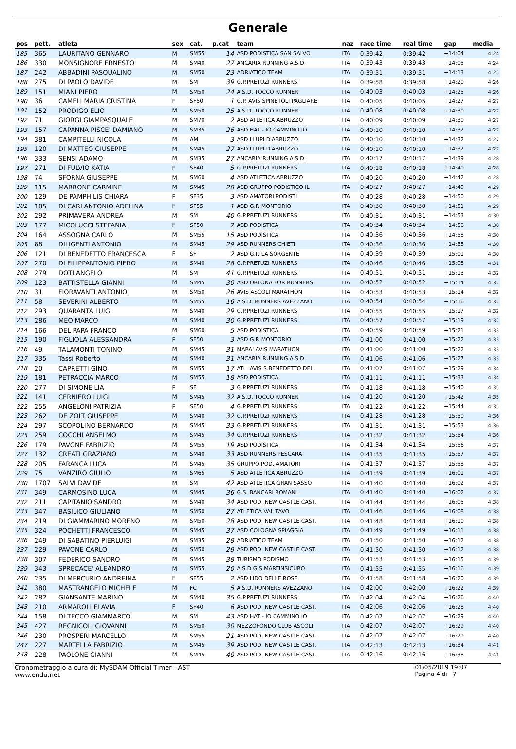Generale
| pos | pett. | atleta | sex | cat. | p.cat | team | naz | race time | real time | gap | media |
| --- | --- | --- | --- | --- | --- | --- | --- | --- | --- | --- | --- |
| 185 | 365 | LAURITANO GENNARO | M | SM55 | 14 | ASD PODISTICA SAN SALVO | ITA | 0:39:42 | 0:39:42 | +14:04 | 4:24 |
| 186 | 330 | MONSIGNORE ERNESTO | M | SM40 | 27 | ANCARIA RUNNING A.S.D. | ITA | 0:39:43 | 0:39:43 | +14:05 | 4:24 |
| 187 | 242 | ABBADINI PASQUALINO | M | SM50 | 23 | ADRIATICO TEAM | ITA | 0:39:51 | 0:39:51 | +14:13 | 4:25 |
| 188 | 275 | DI PAOLO DAVIDE | M | SM | 39 | G.P.PRETUZI RUNNERS | ITA | 0:39:58 | 0:39:58 | +14:20 | 4:26 |
| 189 | 151 | MIANI PIERO | M | SM50 | 24 | A.S.D. TOCCO RUNNER | ITA | 0:40:03 | 0:40:03 | +14:25 | 4:26 |
| 190 | 36 | CAMELI MARIA CRISTINA | F | SF50 | 1 | G.P. AVIS SPINETOLI PAGLIARE | ITA | 0:40:05 | 0:40:05 | +14:27 | 4:27 |
| 191 | 152 | PRODIGO ELIO | M | SM50 | 25 | A.S.D. TOCCO RUNNER | ITA | 0:40:08 | 0:40:08 | +14:30 | 4:27 |
| 192 | 71 | GIORGI GIAMPASQUALE | M | SM70 | 2 | ASD ATLETICA ABRUZZO | ITA | 0:40:09 | 0:40:09 | +14:30 | 4:27 |
| 193 | 157 | CAPANNA PISCE' DAMIANO | M | SM35 | 26 | ASD HAT - IO CAMMINO IO | ITA | 0:40:10 | 0:40:10 | +14:32 | 4:27 |
| 194 | 381 | CAMPITELLI NICOLA | M | AM | 3 | ASD I LUPI D'ABRUZZO | ITA | 0:40:10 | 0:40:10 | +14:32 | 4:27 |
| 195 | 120 | DI MATTEO GIUSEPPE | M | SM45 | 27 | ASD I LUPI D'ABRUZZO | ITA | 0:40:10 | 0:40:10 | +14:32 | 4:27 |
| 196 | 333 | SENSI ADAMO | M | SM35 | 27 | ANCARIA RUNNING A.S.D. | ITA | 0:40:17 | 0:40:17 | +14:39 | 4:28 |
| 197 | 271 | DI FULVIO KATIA | F | SF40 | 5 | G.P.PRETUZI RUNNERS | ITA | 0:40:18 | 0:40:18 | +14:40 | 4:28 |
| 198 | 74 | SFORNA GIUSEPPE | M | SM60 | 4 | ASD ATLETICA ABRUZZO | ITA | 0:40:20 | 0:40:20 | +14:42 | 4:28 |
| 199 | 115 | MARRONE CARMINE | M | SM45 | 28 | ASD GRUPPO PODISTICO IL | ITA | 0:40:27 | 0:40:27 | +14:49 | 4:29 |
| 200 | 129 | DE PAMPHILIS CHIARA | F | SF35 | 3 | ASD AMATORI PODISTI | ITA | 0:40:28 | 0:40:28 | +14:50 | 4:29 |
| 201 | 185 | DI CARLANTONIO ADELINA | F | SF55 | 1 | ASD G.P. MONTORIO | ITA | 0:40:30 | 0:40:30 | +14:51 | 4:29 |
| 202 | 292 | PRIMAVERA ANDREA | M | SM | 40 | G.P.PRETUZI RUNNERS | ITA | 0:40:31 | 0:40:31 | +14:53 | 4:30 |
| 203 | 177 | MICOLUCCI STEFANIA | F | SF50 | 2 | ASD PODISTICA | ITA | 0:40:34 | 0:40:34 | +14:56 | 4:30 |
| 204 | 164 | ASSOGNA CARLO | M | SM55 | 15 | ASD PODISTICA | ITA | 0:40:36 | 0:40:36 | +14:58 | 4:30 |
| 205 | 88 | DILIGENTI ANTONIO | M | SM45 | 29 | ASD RUNNERS CHIETI | ITA | 0:40:36 | 0:40:36 | +14:58 | 4:30 |
| 206 | 121 | DI BENEDETTO FRANCESCA | F | SF | 2 | ASD G.P. LA SORGENTE | ITA | 0:40:39 | 0:40:39 | +15:01 | 4:30 |
| 207 | 270 | DI FILIPPANTONIO PIERO | M | SM40 | 28 | G.P.PRETUZI RUNNERS | ITA | 0:40:46 | 0:40:46 | +15:08 | 4:31 |
| 208 | 279 | DOTI ANGELO | M | SM | 41 | G.P.PRETUZI RUNNERS | ITA | 0:40:51 | 0:40:51 | +15:13 | 4:32 |
| 209 | 123 | BATTISTELLA GIANNI | M | SM45 | 30 | ASD ORTONA FOR RUNNERS | ITA | 0:40:52 | 0:40:52 | +15:14 | 4:32 |
| 210 | 31 | FIORAVANTI ANTONIO | M | SM50 | 26 | AVIS ASCOLI MARATHON | ITA | 0:40:53 | 0:40:53 | +15:14 | 4:32 |
| 211 | 58 | SEVERINI ALBERTO | M | SM55 | 16 | A.S.D. RUNNERS AVEZZANO | ITA | 0:40:54 | 0:40:54 | +15:16 | 4:32 |
| 212 | 293 | QUARANTA LUIGI | M | SM40 | 29 | G.P.PRETUZI RUNNERS | ITA | 0:40:55 | 0:40:55 | +15:17 | 4:32 |
| 213 | 286 | MEO MARCO | M | SM40 | 30 | G.P.PRETUZI RUNNERS | ITA | 0:40:57 | 0:40:57 | +15:19 | 4:32 |
| 214 | 166 | DEL PAPA FRANCO | M | SM60 | 5 | ASD PODISTICA | ITA | 0:40:59 | 0:40:59 | +15:21 | 4:33 |
| 215 | 190 | FIGLIOLA ALESSANDRA | F | SF50 | 3 | ASD G.P. MONTORIO | ITA | 0:41:00 | 0:41:00 | +15:22 | 4:33 |
| 216 | 49 | TALAMONTI TONINO | M | SM45 | 31 | MARA' AVIS MARATHON | ITA | 0:41:00 | 0:41:00 | +15:22 | 4:33 |
| 217 | 335 | Tassi Roberto | M | SM40 | 31 | ANCARIA RUNNING A.S.D. | ITA | 0:41:06 | 0:41:06 | +15:27 | 4:33 |
| 218 | 20 | CAPRETTI GINO | M | SM55 | 17 | ATL. AVIS S.BENEDETTO DEL | ITA | 0:41:07 | 0:41:07 | +15:29 | 4:34 |
| 219 | 181 | PETRACCIA MARCO | M | SM55 | 18 | ASD PODISTICA | ITA | 0:41:11 | 0:41:11 | +15:33 | 4:34 |
| 220 | 277 | DI SIMONE LIA | F | SF | 3 | G.P.PRETUZI RUNNERS | ITA | 0:41:18 | 0:41:18 | +15:40 | 4:35 |
| 221 | 141 | CERNIERO LUIGI | M | SM45 | 32 | A.S.D. TOCCO RUNNER | ITA | 0:41:20 | 0:41:20 | +15:42 | 4:35 |
| 222 | 255 | ANGELONI PATRIZIA | F | SF50 | 4 | G.P.PRETUZI RUNNERS | ITA | 0:41:22 | 0:41:22 | +15:44 | 4:35 |
| 223 | 262 | DE ZOLT GIUSEPPE | M | SM40 | 32 | G.P.PRETUZI RUNNERS | ITA | 0:41:28 | 0:41:28 | +15:50 | 4:36 |
| 224 | 297 | SCOPOLINO BERNARDO | M | SM45 | 33 | G.P.PRETUZI RUNNERS | ITA | 0:41:31 | 0:41:31 | +15:53 | 4:36 |
| 225 | 259 | COCCHI ANSELMO | M | SM45 | 34 | G.P.PRETUZI RUNNERS | ITA | 0:41:32 | 0:41:32 | +15:54 | 4:36 |
| 226 | 179 | PAVONE FABRIZIO | M | SM55 | 19 | ASD PODISTICA | ITA | 0:41:34 | 0:41:34 | +15:56 | 4:37 |
| 227 | 132 | CREATI GRAZIANO | M | SM40 | 33 | ASD RUNNERS PESCARA | ITA | 0:41:35 | 0:41:35 | +15:57 | 4:37 |
| 228 | 205 | FARANCA LUCA | M | SM45 | 35 | GRUPPO POD. AMATORI | ITA | 0:41:37 | 0:41:37 | +15:58 | 4:37 |
| 229 | 75 | VANZIRO GIULIO | M | SM65 | 5 | ASD ATLETICA ABRUZZO | ITA | 0:41:39 | 0:41:39 | +16:01 | 4:37 |
| 230 | 1707 | SALVI DAVIDE | M | SM | 42 | ASD ATLETICA GRAN SASSO | ITA | 0:41:40 | 0:41:40 | +16:02 | 4:37 |
| 231 | 349 | CARMOSINO LUCA | M | SM45 | 36 | G.S. BANCARI ROMANI | ITA | 0:41:40 | 0:41:40 | +16:02 | 4:37 |
| 232 | 211 | CAPITANIO SANDRO | M | SM40 | 34 | ASD POD. NEW CASTLE CAST. | ITA | 0:41:44 | 0:41:44 | +16:05 | 4:38 |
| 233 | 347 | BASILICO GIULIANO | M | SM50 | 27 | ATLETICA VAL TAVO | ITA | 0:41:46 | 0:41:46 | +16:08 | 4:38 |
| 234 | 219 | DI GIAMMARINO MORENO | M | SM50 | 28 | ASD POD. NEW CASTLE CAST. | ITA | 0:41:48 | 0:41:48 | +16:10 | 4:38 |
| 235 | 324 | POCHETTI FRANCESCO | M | SM45 | 37 | ASD COLOGNA SPIAGGIA | ITA | 0:41:49 | 0:41:49 | +16:11 | 4:38 |
| 236 | 249 | DI SABATINO PIERLUIGI | M | SM35 | 28 | ADRIATICO TEAM | ITA | 0:41:50 | 0:41:50 | +16:12 | 4:38 |
| 237 | 229 | PAVONE CARLO | M | SM50 | 29 | ASD POD. NEW CASTLE CAST. | ITA | 0:41:50 | 0:41:50 | +16:12 | 4:38 |
| 238 | 307 | FEDERICO SANDRO | M | SM45 | 38 | TURISMO PODISMO | ITA | 0:41:53 | 0:41:53 | +16:15 | 4:39 |
| 239 | 343 | SPRECACE' ALEANDRO | M | SM55 | 20 | A.S.D.G.S.MARTINSICURO | ITA | 0:41:55 | 0:41:55 | +16:16 | 4:39 |
| 240 | 235 | DI MERCURIO ANDREINA | F | SF55 | 2 | ASD LIDO DELLE ROSE | ITA | 0:41:58 | 0:41:58 | +16:20 | 4:39 |
| 241 | 380 | MASTRANGELO MICHELE | M | FC | 5 | A.S.D. RUNNERS AVEZZANO | ITA | 0:42:00 | 0:42:00 | +16:22 | 4:39 |
| 242 | 282 | GIANSANTE MARINO | M | SM40 | 35 | G.P.PRETUZI RUNNERS | ITA | 0:42:04 | 0:42:04 | +16:26 | 4:40 |
| 243 | 210 | ARMAROLI FLAVIA | F | SF40 | 6 | ASD POD. NEW CASTLE CAST. | ITA | 0:42:06 | 0:42:06 | +16:28 | 4:40 |
| 244 | 158 | DI TECCO GIAMMARCO | M | SM | 43 | ASD HAT - IO CAMMINO IO | ITA | 0:42:07 | 0:42:07 | +16:29 | 4:40 |
| 245 | 427 | REGNICOLI GIOVANNI | M | SM50 | 30 | MEZZOFONDO CLUB ASCOLI | ITA | 0:42:07 | 0:42:07 | +16:29 | 4:40 |
| 246 | 230 | PROSPERI MARCELLO | M | SM55 | 21 | ASD POD. NEW CASTLE CAST. | ITA | 0:42:07 | 0:42:07 | +16:29 | 4:40 |
| 247 | 227 | MARTELLA FABRIZIO | M | SM45 | 39 | ASD POD. NEW CASTLE CAST. | ITA | 0:42:13 | 0:42:13 | +16:34 | 4:41 |
| 248 | 228 | PAOLONE GIANNI | M | SM45 | 40 | ASD POD. NEW CASTLE CAST. | ITA | 0:42:16 | 0:42:16 | +16:38 | 4:41 |
Cronometraggio a cura di: MySDAM Official Timer - AST
www.endu.net
01/05/2019 19:07
Pagina 4 di 7